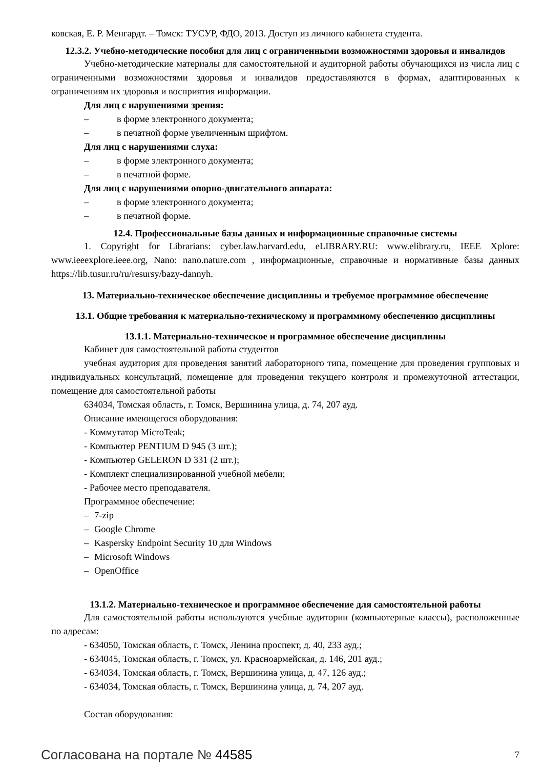ковская, Е. Р. Менгардт. – Томск: ТУСУР, ФДО, 2013. Доступ из личного кабинета студента.
12.3.2. Учебно-методические пособия для лиц с ограниченными возможностями здоровья и инвалидов
Учебно-методические материалы для самостоятельной и аудиторной работы обучающихся из числа лиц с ограниченными возможностями здоровья и инвалидов предоставляются в формах, адаптированных к ограничениям их здоровья и восприятия информации.
Для лиц с нарушениями зрения:
– в форме электронного документа;
– в печатной форме увеличенным шрифтом.
Для лиц с нарушениями слуха:
– в форме электронного документа;
– в печатной форме.
Для лиц с нарушениями опорно-двигательного аппарата:
– в форме электронного документа;
– в печатной форме.
12.4. Профессиональные базы данных и информационные справочные системы
1. Copyright for Librarians: cyber.law.harvard.edu, eLIBRARY.RU: www.elibrary.ru, IEEE Xplore: www.ieeexplore.ieee.org, Nano: nano.nature.com , информационные, справочные и нормативные базы данных https://lib.tusur.ru/ru/resursy/bazy-dannyh.
13. Материально-техническое обеспечение дисциплины и требуемое программное обеспечение
13.1. Общие требования к материально-техническому и программному обеспечению дисциплины
13.1.1. Материально-техническое и программное обеспечение дисциплины
Кабинет для самостоятельной работы студентов
учебная аудитория для проведения занятий лабораторного типа, помещение для проведения групповых и индивидуальных консультаций, помещение для проведения текущего контроля и промежуточной аттестации, помещение для самостоятельной работы
634034, Томская область, г. Томск, Вершинина улица, д. 74, 207 ауд.
Описание имеющегося оборудования:
- Коммутатор MicroTeak;
- Компьютер PENTIUM D 945 (3 шт.);
- Компьютер GELERON D 331 (2 шт.);
- Комплект специализированной учебной мебели;
- Рабочее место преподавателя.
Программное обеспечение:
– 7-zip
– Google Chrome
– Kaspersky Endpoint Security 10 для Windows
– Microsoft Windows
– OpenOffice
13.1.2. Материально-техническое и программное обеспечение для самостоятельной работы
Для самостоятельной работы используются учебные аудитории (компьютерные классы), расположенные по адресам:
- 634050, Томская область, г. Томск, Ленина проспект, д. 40, 233 ауд.;
- 634045, Томская область, г. Томск, ул. Красноармейская, д. 146, 201 ауд.;
- 634034, Томская область, г. Томск, Вершинина улица, д. 47, 126 ауд.;
- 634034, Томская область, г. Томск, Вершинина улица, д. 74, 207 ауд.
Состав оборудования:
Согласована на портале № 44585 7